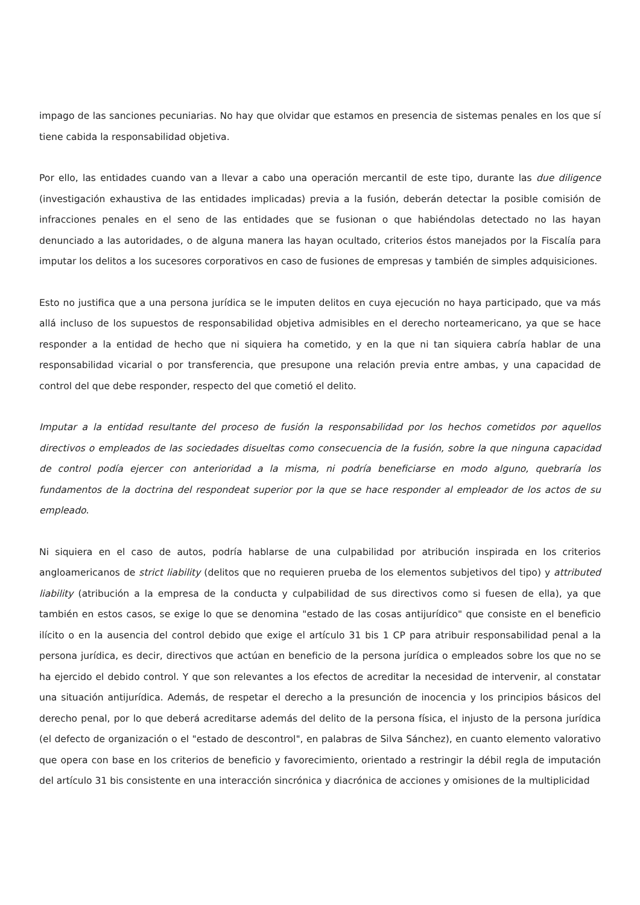impago de las sanciones pecuniarias. No hay que olvidar que estamos en presencia de sistemas penales en los que sí tiene cabida la responsabilidad objetiva.
Por ello, las entidades cuando van a llevar a cabo una operación mercantil de este tipo, durante las due diligence (investigación exhaustiva de las entidades implicadas) previa a la fusión, deberán detectar la posible comisión de infracciones penales en el seno de las entidades que se fusionan o que habiéndolas detectado no las hayan denunciado a las autoridades, o de alguna manera las hayan ocultado, criterios éstos manejados por la Fiscalía para imputar los delitos a los sucesores corporativos en caso de fusiones de empresas y también de simples adquisiciones.
Esto no justifica que a una persona jurídica se le imputen delitos en cuya ejecución no haya participado, que va más allá incluso de los supuestos de responsabilidad objetiva admisibles en el derecho norteamericano, ya que se hace responder a la entidad de hecho que ni siquiera ha cometido, y en la que ni tan siquiera cabría hablar de una responsabilidad vicarial o por transferencia, que presupone una relación previa entre ambas, y una capacidad de control del que debe responder, respecto del que cometió el delito.
Imputar a la entidad resultante del proceso de fusión la responsabilidad por los hechos cometidos por aquellos directivos o empleados de las sociedades disueltas como consecuencia de la fusión, sobre la que ninguna capacidad de control podía ejercer con anterioridad a la misma, ni podría beneficiarse en modo alguno, quebraría los fundamentos de la doctrina del respondeat superior por la que se hace responder al empleador de los actos de su empleado.
Ni siquiera en el caso de autos, podría hablarse de una culpabilidad por atribución inspirada en los criterios angloamericanos de strict liability (delitos que no requieren prueba de los elementos subjetivos del tipo) y attributed liability (atribución a la empresa de la conducta y culpabilidad de sus directivos como si fuesen de ella), ya que también en estos casos, se exige lo que se denomina "estado de las cosas antijurídico" que consiste en el beneficio ilícito o en la ausencia del control debido que exige el artículo 31 bis 1 CP para atribuir responsabilidad penal a la persona jurídica, es decir, directivos que actúan en beneficio de la persona jurídica o empleados sobre los que no se ha ejercido el debido control. Y que son relevantes a los efectos de acreditar la necesidad de intervenir, al constatar una situación antijurídica. Además, de respetar el derecho a la presunción de inocencia y los principios básicos del derecho penal, por lo que deberá acreditarse además del delito de la persona física, el injusto de la persona jurídica (el defecto de organización o el "estado de descontrol", en palabras de Silva Sánchez), en cuanto elemento valorativo que opera con base en los criterios de beneficio y favorecimiento, orientado a restringir la débil regla de imputación del artículo 31 bis consistente en una interacción sincrónica y diacrónica de acciones y omisiones de la multiplicidad